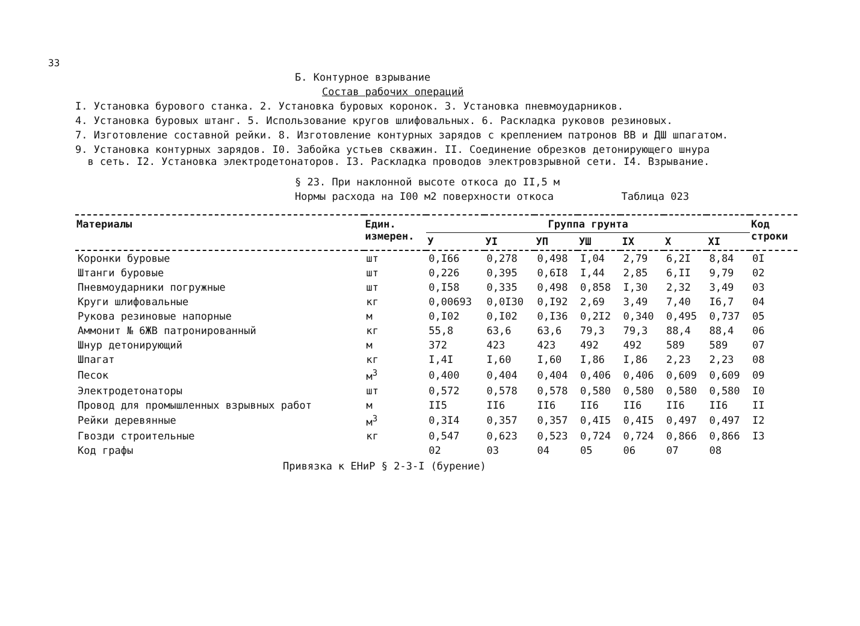33
Б. Контурное взрывание
Состав рабочих операций
I. Установка бурового станка. 2. Установка буровых коронок. 3. Установка пневмоударников.
4. Установка буровых штанг. 5. Использование кругов шлифовальных. 6. Раскладка руковов резиновых.
7. Изготовление составной рейки. 8. Изготовление контурных зарядов с креплением патронов ВВ и ДШ шпагатом.
9. Установка контурных зарядов. I0. Забойка устьев скважин. II. Соединение обрезков детонирующего шнура
в сеть. I2. Установка электродетонаторов. I3. Раскладка проводов электровзрывной сети. I4. Взрывание.
§ 23. При наклонной высоте откоса до II,5 м
Нормы расхода на I00 м2 поверхности откоса Таблица 023
| Материалы | Един. измерен. | Группа грунта | | | | | | | Код строки |
| --- | --- | --- | --- | --- | --- | --- | --- | --- | --- |
| | | У | УI | УП | УШ | IX | X | XI | |
| Коронки буровые | шт | 0,I66 | 0,278 | 0,498 | I,04 | 2,79 | 6,2I | 8,84 | 0I |
| Штанги буровые | шт | 0,226 | 0,395 | 0,6I8 | I,44 | 2,85 | 6,II | 9,79 | 02 |
| Пневмоударники погружные | шт | 0,I58 | 0,335 | 0,498 | 0,858 | I,30 | 2,32 | 3,49 | 03 |
| Круги шлифовальные | кг | 0,00693 | 0,0I30 | 0,I92 | 2,69 | 3,49 | 7,40 | I6,7 | 04 |
| Рукова резиновые напорные | м | 0,I02 | 0,I02 | 0,I36 | 0,2I2 | 0,340 | 0,495 | 0,737 | 05 |
| Аммонит № 6ЖВ патронированный | кг | 55,8 | 63,6 | 63,6 | 79,3 | 79,3 | 88,4 | 88,4 | 06 |
| Шнур детонирующий | м | 372 | 423 | 423 | 492 | 492 | 589 | 589 | 07 |
| Шпагат | кг | I,4I | I,60 | I,60 | I,86 | I,86 | 2,23 | 2,23 | 08 |
| Песок | м<sup>3</sup> | 0,400 | 0,404 | 0,404 | 0,406 | 0,406 | 0,609 | 0,609 | 09 |
| Электродетонаторы | шт | 0,572 | 0,578 | 0,578 | 0,580 | 0,580 | 0,580 | 0,580 | I0 |
| Провод для промышленных взрывных работ | м | II5 | II6 | II6 | II6 | II6 | II6 | II6 | II |
| Рейки деревянные | м<sup>3</sup> | 0,3I4 | 0,357 | 0,357 | 0,4I5 | 0,4I5 | 0,497 | 0,497 | I2 |
| Гвозди строительные | кг | 0,547 | 0,623 | 0,523 | 0,724 | 0,724 | 0,866 | 0,866 | I3 |
| Код графы | | 02 | 03 | 04 | 05 | 06 | 07 | 08 | |
Привязка к ЕНиР § 2-3-I (бурение)